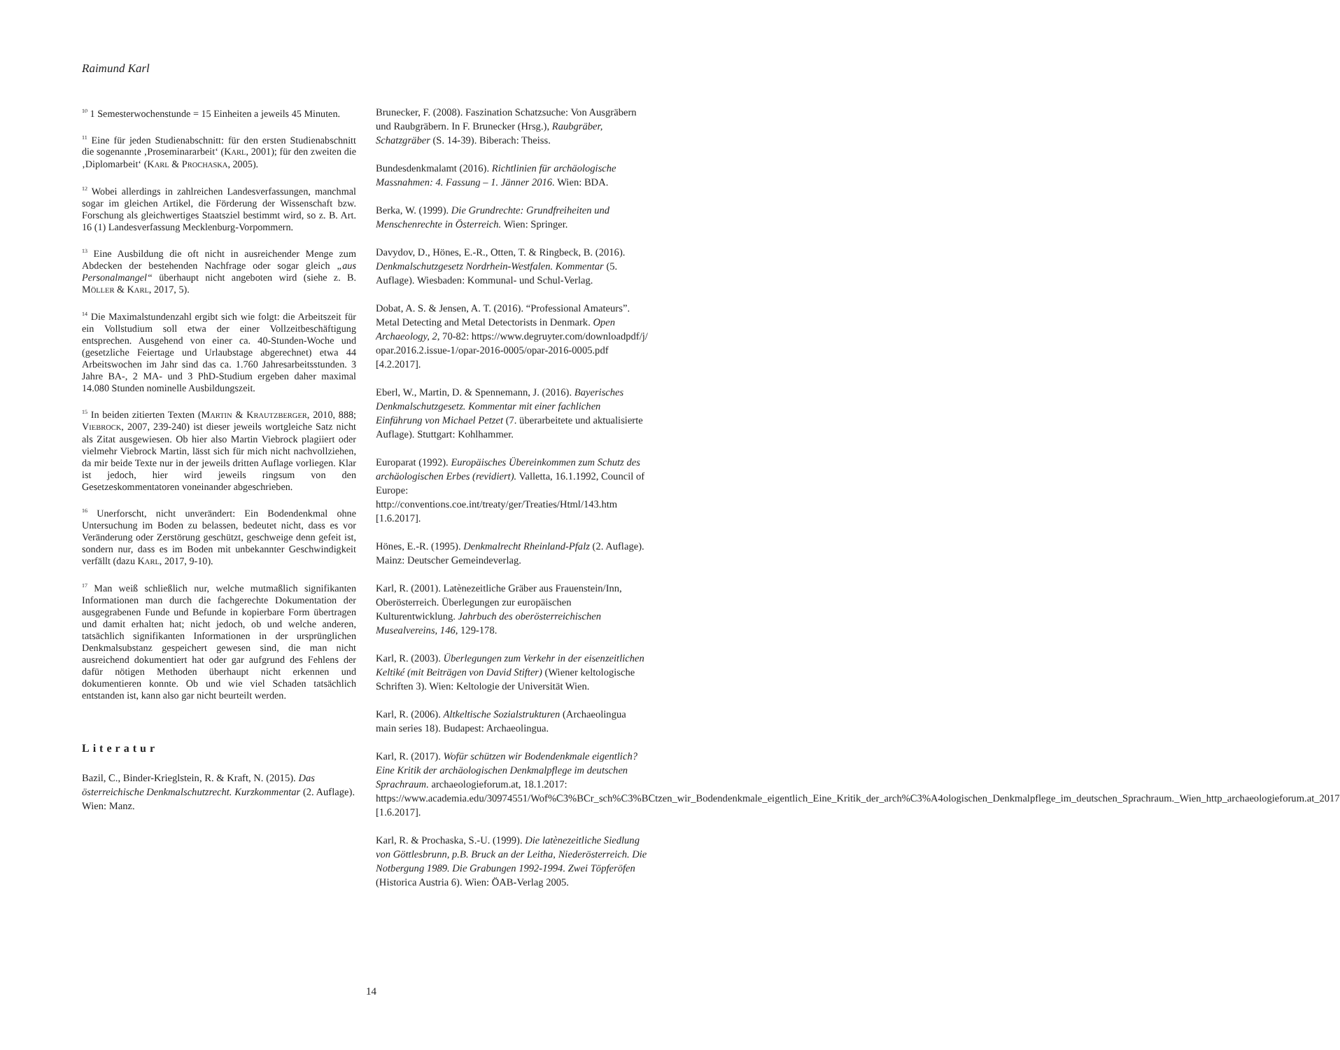Raimund Karl
<sup>10</sup> 1 Semesterwochenstunde = 15 Einheiten a jeweils 45 Minuten.
<sup>11</sup> Eine für jeden Studienabschnitt: für den ersten Studienabschnitt die sogenannte ‚Proseminararbeit‘ (KARL, 2001); für den zweiten die ‚Diplomarbeit‘ (KARL & PROCHASKA, 2005).
<sup>12</sup> Wobei allerdings in zahlreichen Landesverfassungen, manchmal sogar im gleichen Artikel, die Förderung der Wissenschaft bzw. Forschung als gleichwertiges Staatsziel bestimmt wird, so z. B. Art. 16 (1) Landesverfassung Mecklenburg-Vorpommern.
<sup>13</sup> Eine Ausbildung die oft nicht in ausreichender Menge zum Abdecken der bestehenden Nachfrage oder sogar gleich „aus Personalmangel“ überhaupt nicht angeboten wird (siehe z. B. MÖLLER & KARL, 2017, 5).
<sup>14</sup> Die Maximalstundenzahl ergibt sich wie folgt: die Arbeitszeit für ein Vollstudium soll etwa der einer Vollzeitbeschäftigung entsprechen. Ausgehend von einer ca. 40-Stunden-Woche und (gesetzliche Feiertage und Urlaubstage abgerechnet) etwa 44 Arbeitswochen im Jahr sind das ca. 1.760 Jahresarbeitsstunden. 3 Jahre BA-, 2 MA- und 3 PhD-Studium ergeben daher maximal 14.080 Stunden nominelle Ausbildungszeit.
<sup>15</sup> In beiden zitierten Texten (MARTIN & KRAUTZBERGER, 2010, 888; VIEBROCK, 2007, 239-240) ist dieser jeweils wortgleiche Satz nicht als Zitat ausgewiesen. Ob hier also Martin Viebrock plagiiert oder vielmehr Viebrock Martin, lässt sich für mich nicht nachvollziehen, da mir beide Texte nur in der jeweils dritten Auflage vorliegen. Klar ist jedoch, hier wird jeweils ringsum von den Gesetzeskommentatoren voneinander abgeschrieben.
<sup>16</sup> Unerforscht, nicht unverändert: Ein Bodendenkmal ohne Untersuchung im Boden zu belassen, bedeutet nicht, dass es vor Veränderung oder Zerstörung geschützt, geschweige denn gefeit ist, sondern nur, dass es im Boden mit unbekannter Geschwindigkeit verfällt (dazu KARL, 2017, 9-10).
<sup>17</sup> Man weiß schließlich nur, welche mutmaßlich signifikanten Informationen man durch die fachgerechte Dokumentation der ausgegrabenen Funde und Befunde in kopierbare Form übertragen und damit erhalten hat; nicht jedoch, ob und welche anderen, tatsächlich signifikanten Informationen in der ursprünglichen Denkmalsubstanz gespeichert gewesen sind, die man nicht ausreichend dokumentiert hat oder gar aufgrund des Fehlens der dafür nötigen Methoden überhaupt nicht erkennen und dokumentieren konnte. Ob und wie viel Schaden tatsächlich entstanden ist, kann also gar nicht beurteilt werden.
Literatur
Bazil, C., Binder-Krieglstein, R. & Kraft, N. (2015). Das österreichische Denkmalschutzrecht. Kurzkommentar (2. Auflage). Wien: Manz.
Brunecker, F. (2008). Faszination Schatzsuche: Von Ausgräbern und Raubgräbern. In F. Brunecker (Hrsg.), Raubgräber, Schatzgräber (S. 14-39). Biberach: Theiss.
Bundesdenkmalamt (2016). Richtlinien für archäologische Massnahmen: 4. Fassung – 1. Jänner 2016. Wien: BDA.
Berka, W. (1999). Die Grundrechte: Grundfreiheiten und Menschenrechte in Österreich. Wien: Springer.
Davydov, D., Hönes, E.-R., Otten, T. & Ringbeck, B. (2016). Denkmalschutzgesetz Nordrhein-Westfalen. Kommentar (5. Auflage). Wiesbaden: Kommunal- und Schul-Verlag.
Dobat, A. S. & Jensen, A. T. (2016). “Professional Amateurs”. Metal Detecting and Metal Detectorists in Denmark. Open Archaeology, 2, 70-82: https://www.degruyter.com/downloadpdf/j/ opar.2016.2.issue-1/opar-2016-0005/opar-2016-0005.pdf [4.2.2017].
Eberl, W., Martin, D. & Spennemann, J. (2016). Bayerisches Denkmalschutzgesetz. Kommentar mit einer fachlichen Einführung von Michael Petzet (7. überarbeitete und aktualisierte Auflage). Stuttgart: Kohlhammer.
Europarat (1992). Europäisches Übereinkommen zum Schutz des archäologischen Erbes (revidiert). Valletta, 16.1.1992, Council of Europe: http://conventions.coe.int/treaty/ger/Treaties/Html/143.htm [1.6.2017].
Hönes, E.-R. (1995). Denkmalrecht Rheinland-Pfalz (2. Auflage). Mainz: Deutscher Gemeindeverlag.
Karl, R. (2001). Latènezeitliche Gräber aus Frauenstein/Inn, Oberösterreich. Überlegungen zur europäischen Kulturentwicklung. Jahrbuch des oberösterreichischen Musealvereins, 146, 129-178.
Karl, R. (2003). Überlegungen zum Verkehr in der eisenzeitlichen Keltiké (mit Beiträgen von David Stifter) (Wiener keltologische Schriften 3). Wien: Keltologie der Universität Wien.
Karl, R. (2006). Altkeltische Sozialstrukturen (Archaeolingua main series 18). Budapest: Archaeolingua.
Karl, R. (2017). Wofür schützen wir Bodendenkmale eigentlich? Eine Kritik der archäologischen Denkmalpflege im deutschen Sprachraum. archaeologieforum.at, 18.1.2017: https://www.academia.edu/30974551/Wof%C3%BCr_sch%C3%BCtzen_wir_Bodendenkmale_eigentlich_Eine_Kritik_der_arch%C3%A4ologischen_Denkmalpflege_im_deutschen_Sprachraum._Wien_http_archaeologieforum.at_2017 [1.6.2017].
Karl, R. & Prochaska, S.-U. (1999). Die latènezeitliche Siedlung von Göttlesbrunn, p.B. Bruck an der Leitha, Niederösterreich. Die Notbergung 1989. Die Grabungen 1992-1994. Zwei Töpferöfen (Historica Austria 6). Wien: ÖAB-Verlag 2005.
14